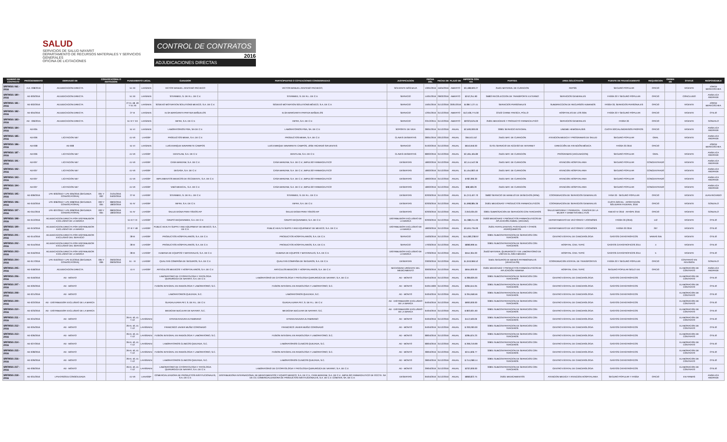SALUD
SERVICIOS DE SALUD NAYARIT
DEPARTAMENTO DE RECURSOS MATERIALES Y SERVICIOS GENERALES
OFICINA DE LICITACIONES
CONTROL DE CONTRATOS
2016
ADJUDICACIONES DIRECTAS
| NUMERO DE CONTRATO | PROCEDIMIENTO | DERIVADO DE | CONVOCATORIA O INVITACION | | FUNDAMENTO LEGAL | | GANADOR | PARTICIPANTES O COTIZACIONES CONSIDERADAS | JUSTIFICACION | FECHA DEL | FECHA DE | PLAZO DE | IMPORTE CON IVA | PARTIDA | AREA SOLICITANTE | FUENTE DE FINANCIAMIENTO | REQUISICION | ORDEN DE | STATUS | RESPONSABLE |
| --- | --- | --- | --- | --- | --- | --- | --- | --- | --- | --- | --- | --- | --- | --- | --- | --- | --- | --- | --- | --- |
| SRFMSG 061 - 2016 | A.D. 038/2016 | ADJUDICACION DIRECTA | | | 51 XII | LAASAEN | VICTOR MANUEL ZENTENO PACHECO | VICTOR MANUEL ZENTENO PACHECO; | SOLVENTE MÁS BAJA | 13/01/2016 | 15/04/2016 | ABIERTO | $3,188,693.27 | 25401 MATERIAL DE CURACION | REPSS | SEGURO POPULAR | OFICIO | | VIGENTE | JORGE BERECOCHEA |
| SRFMSG 180 - 2016 | AD-003/2016 | ADJUDICACION DIRECTA | | | 51 XII | LAASAEN | STERIMED, S. DE R.L. DE C.V. | STERIMED, S. DE R.L. DE C.V. | SERVICIO | 14/01/2016 | 29/02/2016 | ABIERTO | $242,251.90 | 35802 RECOLECCION DE TRANSPORTE EXTERNO | SERVICIOS GENERALES | FASSA 33 Y SEGURO POPULAR | OFICIO | | CONCLUIDO | ANGELICA ANDRADE |
| SRFMSG 181 - 2016 | AD-002/2016 | ADJUDICACION DIRECTA | | | 27 III, 48, 49 Y 51 XII | LAASAEN | SODEXO MOTIVATION SOLUTIONS MEXICO, S.A. DE C.V. | SODEXO MOTIVATION SOLUTIONS MÉXICO, S.A. DE C.V. | SERVICIO | 15/01/2016 | 31/12/2016 | 20/01/2016 | $1'867,127.41 | SERVICIOS PERSONALES | SUBDIRECCION DE RECURSOS HUMANOS | FASSA 33, SERVICIOS PERSONALES | OFICIO | | VIGENTE | JORGE BERECOCHEA |
| SRFMSG 182 - 2016 | AD-004/2016 | ADJUDICACION DIRECTA | | | 27 III | LAASAEN | ELSA MARGARITA PARTIDA BAÑUELOS | ELSA MARGARITA PARTIDA BAÑUELOS | SERVICIO | 12/01/2016 | 31/12/2016 | ABIERTO | $12,536,774.00 | 22102 CARNE FRESCA, POLLO | HOSPITALES DE LOS SSN | FASSA 33 Y SEGURO POPULAR | OFICIO | | VIGENTE | OTILIO |
| SRFMSG 183 - 2016 | AD - 006/2015 | ADJUDICACION DIRECTA | | | 51 VI Y XII | LAASAEN | INFRA, S.A. DE C.V. | INFRA, S.A. DE C.V. | SERVICIO | 23/12/2015 | 31/12/2016 | ABIERTO | $9'323,625.00 | 25301 MEDICINAS Y PRODUCTO FARMACEUTICO | SERVICIOS GENERALES | FASSA 33 | OFICIO | | VIGENTE | GONZALO |
| SRFMSG 184 - 2016 | AD-005 | | | | 51-VI | LAASAEN | LABORATORIOS PISA, SA DE C.V. | LABORATORIOS PISA, SA. DE C.V. | SOPORTE DE VIDA | 28/01/2016 | 31/12/2016 | ANUAL | $2,500,000.00 | 33901 SERVICIO INTEGRAL | UNIDME HEMODIALISIS | CUOTA SOCIAL/INGRESOS PROPIOS | OFICIO | | VIGENTE | ANGELICA ANDRADE |
| SRFMSG 185 - 2016 | AD-006 | LICITACION N57 | | | 41-VII | LAASSP | PRODUCTOS MEMA, S.A. DE C.V. | PRODUCTOS MEMA, S.A. DE C.V. | CLAVES DESIERTAS | 28/01/2016 | 03/12/2016 | ANUAL | 394153.152 | 25401 MAT. DE CURACION | ATENCION MEDICA Y PROGRAMAS DE SALUD | SEGURO POPULAR | GRAL | | VIGENTE | ANGELICA ANDRADE |
| SRFMSG 186 - 2016 | AD-008 | AD-008 | | | 51-VI | LAASAEN | LUIS ENRIQUE NAVARRETE CAMPOS | LUIS ENRIQUE NAVARRETE CAMPOS; JOSE RICARDO SIFUENTES | SERVICIO | 01/02/2016 | 31/12/2016 | ANUAL | $616,946.00 | 31701 SERVICIO DE ACCESO DE INTERNET | DIRECCIÓN DE ATENCIÓN MÉDICA | FASSA 33 2016 | OFICIO | | | JORGE BERECOCHEA |
| SRFMSG 187 - 2016 | AD-006 | LICITACION N57 | | | 41-VII | LAASSP | DENTILAB, S.A. DE C.V. | DENTILAB, S.A. DE C.V. | CLAVES DESIERTAS | 08/02/2016 | 31/12/2016 | ANUAL | $2,465,465.80 | 25401 MAT. DE CURACION | PROGRAMAS (VACUNACION) | SEGURO POPULAR | GRAL | | VIGENTE | ANGELICA ANDRADE |
| SRFMSG 191 - 2016 | AD-007 | LICITACION N57 | | | 41-VII | LAASSP | CASA MARZAM, S.A. DE C.V. | CASA MARZAM, S.A. DE C.V.; IMPULSO FARMACEUTICO | DESIERTAS | 18/02/2016 | 31/12/2016 | ANUAL | $2,114,542.36 | 25401 MAT. DE CURACION | ATENCION HOSPITALARIA | SEGURO POPULAR | CONCENTRADO | | VIGENTE | ANGELICA ANDRADE |
| SRFMSG 192 - 2016 | AD-007 | LICITACION N57 | | | 41-VII | LAASSP | DEGASA, S.A. DE C.V. | CASA MARZAM, S.A. DE C.V.; IMPULSO FARMACEUTICO | DESIERTAS | 18/02/2016 | 31/12/2016 | ANUAL | $1,454,802.40 | 25401 MAT. DE CURACION | ATENCION HOSPITALARIA | SEGURO POPULAR | CONCENTRADO | | VIGENTE | ANGELICA ANDRADE |
| SRFMSG 193 - 2016 | AD-007 | LICITACION N57 | | | 41-VII | LAASSP | IMPLEMENTOS MEDICOS DE OCCIDENTE, S.A. DE C.V. | CASA MARZAM, S.A. DE C.V.; IMPULSO FARMACEUTICO | DESIERTAS | 18/02/2016 | 31/12/2016 | ANUAL | $782,390.30 | 25401 MAT. DE CURACION | ATENCION HOSPITALARIA | SEGURO POPULAR | CONCENTRADO | | VIGENTE | ANGELICA ANDRADE |
| SRFMSG 194 - 2016 | AD-007 | LICITACION N57 | | | 41-VII | LAASSP | VIBO MEDICAL, S.A. DE C.V. | CASA MARZAM, S.A. DE C.V.; IMPULSO FARMACEUTICO | DESIERTAS | 18/02/2016 | 31/12/2016 | ANUAL | $98,589.29 | 25401 MAT. DE CURACION | ATENCION HOSPITALARIA | SEGURO POPULAR | CONCENTRADO | | VIGENTE | ANGELICA ANDRADE |
| SRFMSG 195 - 2016 | AD-009/2016 | LPE-003/2016 Y LPE-005/2016 (SEGUNDA CONVOCATORIA) | 001 Y 002 | 21/01/2016 04/02/2016 | 27-III | LAASSP | STERIMED, S. DE R.L. DE C.V. | STERIMED, S. DE R.L. DE C.V. | DESIERTAS | 02/03/2016 | 31/12/2016 | ANUAL | $1,213,407.70 | 35802 SERVICIO DE MANEJO DE DESECHOS (RPBI) | COORDINACION DE SERVICIOS GENERALES | FASA 33 - SEGURO POPULAR | OFICIO | | VIGENTE | JUAN RICARDO |
| SRFMSG 196 - 2016 | AD-010/2016 | LPE-006/2016 Y LPE-008/2016 (SEGUNDA CONVOCATORIA) | 003 Y 004 | 08/02/2016 18/02/2016 | 51-IV | LAASSP | INFRA, S.A. DE C.V. | INFRA, S.A. DE C.V. | DESIERTAS | 02/03/2016 | 31/12/2016 | ANUAL | $1,998,885.36 | 25301 MEDICINAS Y PRODUCTOS FARMACEUTICOS | COORDINACION DE SERVICIOS GENERALES | CUOTA SOCIAL - APORTACION SOLIDARIA FEDERAL 2016 | OFICIO | | VIGENTE | GONZALO |
| SRFMSG 197 - 2016 | AD-011/2016 | LPE-007/2016 Y LPE-009/2016 (SEGUNDA CONVOCATORIA) | 003 Y 004 | 08/02/2016 18/02/2016 | 51-IV | LAASSP | SALUD DIGNA PARA TODOS IAP | SALUD DIGNA PARA TODOS IAP | DESIERTAS | 02/03/2016 | 31/12/2016 | ANUAL | 2,053,635.00 | 33901 SUBROGACION DE SERVICIOS CON TERCEROS | SALUD MATERNA Y PERINATAL - CANCER DE LA MUJER Y DIABETES MELLITUS | ANEXO IV 2016 - AFASPE 2016 | OFICIO | | VIGENTE | GONZALO |
| SRFMSG 198 - 2016 | AD-012/2016 | ADJUDICACION DIRECTA POR DISTRIBUIDOR EXCLUSIVO DE LA MARCA | | | 51-III Y VI | LAASSP | GRUPO DEQUIVAMED, S.A. DE C.V. | GRUPO DEQUIVAMED, S.A. DE C.V. | DISTRIBUIDOR EXCLUSIVO DE LA MARCA | 02/03/2016 | 31/12/2016 | ANUAL | $1,388,211.00 | 25303 MEDICINAS Y PRODUCTOS FARMACEUTICOS DE APLICACIÓN ANIMAL (VACUNA) | DEPARTAMENTO DE VECTORES Y ZOONOSIS | FASSA 33 (2016) | 142 | | VIGENTE | OTILIO |
| SRFMSG 199 - 2016 | AD-013/2016 | ADJUDICACION DIRECTA POR DISTRIBUIDOR EXCLUSIVO DE LA MARCA | | | 27-III Y 48 | LAASSP | PUBLIC HEALTH SUPPLY AND EQUIPMENT DE MEXICO, S.A. DE C.V. | PUBLIC HEALTH SUPPLY AND EQUIPMENT DE MEXICO, S.A. DE C.V. | DISTRIBUIDOR EXCLUSIVO DE LA MARCA | 18/03/2016 | 31/12/2016 | ANUAL | $3,504,735.00 | 25201 FERTILIZANTES, PESTICIDAS Y OTROS AGROQUIMICOS | DEPARTAMENTO DE VECTORES Y ZOONOSIS | FASSA 33 2016 | 267 | | VIGENTE | OTILIO |
| SRFMSG 201 - 2016 | AD-014/2016 | ADJUDICACION DIRECTA POR DISTRIBUIDOR EXCLUSIVO DEL SERVICIO | | | 28-III | LAASSP | PRODUCTOS HOSPITALARIOS, S.A. DE C.V. | PRODUCTOS HOSPITALARIOS, S.A. DE C.V. | SERVICIO | 15/03/2016 | 31/12/2016 | ANUAL | $14,083,238.97 | 33901 SUBCONTRATACION DE SERVICIOS CON TERCEROS | CENTRO ESTATAL DE CANCEROLOGIA | GASTOS CATASTROFICOS | VARIAS SIN | | VIGENTE | OTILIO |
| SRFMSG 202 - 2016 | AD-015/2016 | ADJUDICACION DIRECTA POR DISTRIBUIDOR EXCLUSIVO DEL SERVICIO | | | 28-III | LAASSP | PRODUCTOS HOSPITALARIOS, S.A. DE C.V. | PRODUCTOS HOSPITALARIOS, S.A. DE C.V. | SERVICIO | 17/03/2016 | 31/12/2016 | ANUAL | $898,999.55 | 33901 SUBCONTRATACION DE SERVICIOS CON TERCEROS | HOSPITAL CIVIL TEPIC | GASTOS CATASTROFICOS 2014 | 4 | | VIGENTE | OTILIO |
| SRFMSG 203 - 2016 | AD-016/2016 | ADJUDICACION DIRECTA POR DISTRIBUIDOR EXCLUSIVO DE LA MARCA | | | 28-III | LAASSP | HUMANA DE EQUIPOS Y MATERIALES, S.A. DE C.V. | HUMANA DE EQUIPOS Y MATERIALES, S.A. DE C.V. | DISTRIBUIDOR EXCLUSIVO DE LA MARCA | 17/03/2016 | 31/12/2016 | ANUAL | $554,364.00 | 25402 MATERIAL QUIRURGICO Y DE LABORATORIO DE USO EN EL AREA MEDICA | HOSPITAL CIVIL TEPIC | GASTOS CATASTROFICOS 2014 | 5 | | VIGENTE | OTILIO |
| SRFMSG 204 - 2016 | AD-017/2016 | LPE-010/2016 Y LPE-012/2016 (SEGUNDA CONVOCATORIA) | 005 Y 006 | 26/02/2016 09/03/2016 | 51 - IV | LAASSP | QUALITAS COMPAÑIA DE SEGUROS, S.A. DE C.V. | QUALITAS COMPAÑIA DE SEGUROS, S.A. DE C.V. | DESIERTAS | 23/03/2016 | 31/12/2016 | ANUAL | $1,919,966.52 | 34501 SEGUROS DE BIENES PATRIMONIALES (VEHICULOS) | COORDINACION ESTATAL DE TRANSPORTES | FASSA 33 Y SEGURO POPULAR | OFICIO | | CONTRATO EN REVISION | GONZALO |
| SRFMSG 205 - 2016 | AD-018/2016 | ADJUDICACION DIRECTA | | | 41-V | LAASSP | ARTICULOS MEDICOS Y HOSPITALARIOS, S.A. DE C.V. | ARTICULOS MEDICOS Y HOSPITALARIOS, S.A. DE C.V. | NECESIDAD URGENTE DEL MEDICAMENTO | 30/03/2016 | 31/12/2016 | ANUAL | $655,000.00 | 25301 MEDICINAS Y PRODUCTOS FARMACEUTICOS DE APLICACIÓN HUMANA | HOSPITAL CIVIL TEPIC | SEGURO POPULAR SIGLO XXI | OFICIO | | ELABORACION DE CONTRATO | ANGELICA ANDRADE |
| SRFMSG 206 - 2016 | AD-019/2016 | AD - MONTO | | | | | LABORATORIO DE CITOPATOLOGIA Y PATOLOGIA QUIRURGICA DE NAYARIT, S.A. DE C.V. | LABORATORIO DE CITOPATOLOGIA Y PATOLOGIA QUIRURGICA DE NAYARIT, S.A. DE C.V. | AD - MONTO | 04/04/2016 | 31/12/2016 | ANUAL | $ 289,826.00 | 33901 SUBCONTRATACION DE SERVICIOS CON TERCEROS | CENTRO ESTATAL DE CANCEROLOGIA | GASTOS CATASTROFICOS | | | ELABORACION DE CONTRATO | OTILIO |
| SRFMSG 207 - 2016 | AD-020/2016 | AD - MONTO | | | | | FUSION INTEGRAL EN RADIOLOGIA Y LABORATORIO, S.C. | FUSION INTEGRAL EN RADIOLOGIA Y LABORATORIO, S.C. | AD - MONTO | 04/01/1900 | 31/12/2016 | ANUAL | $284,644.05 | 33901 SUBCONTRATACION DE SERVICIOS CON TERCEROS | CENTRO ESTATAL DE CANCEROLOGIA | GASTOS CATASTROFICOS | | | ELABORACION DE CONTRATO | OTILIO |
| SRFMSG 208 - 2016 | AD-021/2016 | AD - MONTO | | | | | LABORATORIOS QUEZADA, S.C. | LABORATORIOS QUEZADA, S.C. | AD - MONTO | 04/04/2016 | 31/12/2016 | ANUAL | $ 294,658.56 | 33901 SUBCONTRATACION DE SERVICIOS CON TERCEROS | CENTRO ESTATAL DE CANCEROLOGIA | GASTOS CATASTROFICOS | | | ELABORACION DE CONTRATO | OTILIO |
| SRFMSG 209 - 2016 | AD-022/2016 | AD - DISTRIBUIDOR EXCLUSIVO DE LA MARCA | | | | | GUADALAJARA PET, S. DE R.L. DE C.V. | GUADALAJARA PET, S. DE R.L. DE C.V. | AD - DISTRIBUIDOR EXCLUSIVO DE LA MARCA | 04/04/2016 | 31/12/2016 | ANUAL | $900,000.00 | 33901 SUBCONTRATACION DE SERVICIOS CON TERCEROS | CENTRO ESTATAL DE CANCEROLOGIA | GASTOS CATASTROFICOS | | | ELABORACION DE CONTRATO | OTILIO |
| SRFMSG 210 - 2016 | AD-023/2016 | AD - DISTRIBUIDOR EXCLUSIVO DE LA MARCA | | | | | MEDICINA NUCLEAR DE NAYARIT, S.C. | MEDICINA NUCLEAR DE NAYARIT, S.C. | AD - DISTRIBUIDOR EXCLUSIVO DE LA MARCA | 04/04/2016 | 31/12/2016 | ANUAL | $ 802,821.60 | 33901 SUBCONTRATACION DE SERVICIOS CON TERCEROS | CENTRO ESTATAL DE CANCEROLOGIA | GASTOS CATASTROFICOS | | | ELABORACION DE CONTRATO | OTILIO |
| SRFMSG 211 - 2016 | AD-024/2016 | AD - MONTO | | | 26-III, 40, 41 Y 42 | LAASSAEN | EFRAIN RAZURA ALTAMIRANO | EFRAIN RAZURA ALTAMIRANO | AD - MONTO | 04/04/2016 | 31/12/2016 | ANUAL | $112,500.00 | 33901 SUBCONTRATACION DE SERVICIOS CON TERCEROS | CENTRO ESTATAL DE CANCEROLOGIA | GASTOS CATASTROFICOS | | | ELABORACION DE CONTRATO | OTILIO |
| SRFMSG 212 - 2016 | AD-025/2016 | AD - MONTO | | | 26-III, 40, 41 Y 42 | LAASSAEN | FRANCISCO JAVIER MUÑIZ CORONADO | FRANCISCO JAVIER MUÑIZ CORONADO | AD - MONTO | 04/04/2016 | 31/12/2016 | ANUAL | $ 200,000.00 | 33901 SUBCONTRATACION DE SERVICIOS CON TERCEROS | CENTRO ESTATAL DE CANCEROLOGIA | GASTOS CATASTROFICOS | | | ELABORACION DE CONTRATO | OTILIO |
| SRFMSG 213 - 2016 | AD-026/2016 | AD - MONTO | | | 26-III, 40, 41 Y 42 | LAASSAEN | FUSION INTEGRAL EN RADIOLOGIA Y LABORATORIO, S.C. | FUSION INTEGRAL EN RADIOLOGIA Y LABORATORIO, S.C. | AD - MONTO | 08/04/2016 | 31/12/2016 | ANUAL | $285,624.23 | 33901 SUBCONTRATACION DE SERVICIOS CON TERCEROS | CENTRO ESTATAL DE CANCEROLOGIA | GASTOS CATASTROFICOS | | | ELABORACION DE CONTRATO | OTILIO |
| SRFMSG 214 - 2016 | AD-027/2016 | AD - MONTO | | | 26-III, 40, 41 Y 42 | LAASSAEN | LABORATORIOS CLINICOS QUEZADA, S.C. | LABORATORIOS CLINICOS QUEZADA, S.C. | AD - MONTO | 08/04/2016 | 31/12/2016 | ANUAL | $ 269,219.99 | 33901 SUBCONTRATACION DE SERVICIOS CON TERCEROS | CENTRO ESTATAL DE CANCEROLOGIA | GASTOS CATASTROFICOS | | | ELABORACION DE CONTRATO | OTILIO |
| SRFMSG 215 - 2016 | AD-028/2016 | AD - MONTO | | | 26-III, 40, 41 Y 42 | LAASSAEN | FUSION INTEGRAL EN RADIOLOGIA Y LABORATORIO, S.C. | FUSION INTEGRAL EN RADIOLOGIA Y LABORATORIO, S.C. | AD - MONTO | 28/04/2016 | 31/12/2016 | ANUAL | $241,606.77 | 33901 SUBCONTRATACION DE SERVICIOS CON TERCEROS | CENTRO ESTATAL DE CANCEROLOGIA | GASTOS CATASTROFICOS | | | ELABORACION DE CONTRATO | OTILIO |
| SRFMSG 216 - 2016 | AD-029/2016 | AD - MONTO | | | 26-III, 40, 41 Y 42 | LAASSAEN | LABORATORIOS CLINICOS QUEZADA, S.C. | LABORATORIOS CLINICOS QUEZADA, S.C. | AD - MONTO | 28/04/2016 | 31/12/2016 | ANUAL | $ 214,068.14 | 33901 SUBCONTRATACION DE SERVICIOS CON TERCEROS | CENTRO ESTATAL DE CANCEROLOGIA | GASTOS CATASTROFICOS | | | ELABORACION DE CONTRATO | OTILIO |
| SRFMSG 217 - 2016 | AD-030/2016 | AD - MONTO | | | 26-III, 40, 41 Y 42 | LAASSAEN | LABORATORIO DE CITOPATOLOGIA Y PATOLOGIA QUIRURGICA DE NAYARIT, S.A. DE C.V. | LABORATORIO DE CITOPATOLOGIA Y PATOLOGIA QUIRURGICA DE NAYARIT, S.A. DE C.V. | AD - MONTO | 29/04/2016 | 31/12/2016 | ANUAL | $232,000.00 | 33901 SUBCONTRATACION DE SERVICIOS CON TERCEROS | CENTRO ESTATAL DE CANCEROLOGIA | GASTOS CATASTROFICOS | | | ELABORACION DE CONTRATO | OTILIO |
| SRFMSG 218 - 2016 | AD-031/2016 | LPN-076/2015 CONSOLIDADA | | | 41-VII | LAAASSP | COMERCIALIZADORA DE PRODUCTOS INSTITUCIONALES, S.A. DE C.V. | DISTRIBUIDORA INTERNACIONAL DE MEDICAMENTOS Y EQUIPO MEDICO, S.A. DE C.V., CASA MARZAM, S.A. DE C.V., IMPULSO FARMACEUTICO DE OCCTE. SA DE CV, COMERCIALIZADORA DE PRODUCTOS INSTITUCIONALES, S.A. DE C.V. COBITER, SA. DE C.V. | DESIERTAS | 05/04/2016 | 31/12/2016 | ANUAL | $868,822.75 | 25301 MEDICAMENTOS | ATENCION MEDICA Y ATENCION HOSPITALARIA | SEGURO POPULAR Y FASSA | OFICIO | | EN FIRMAS | ANGELICA ANDRADE |